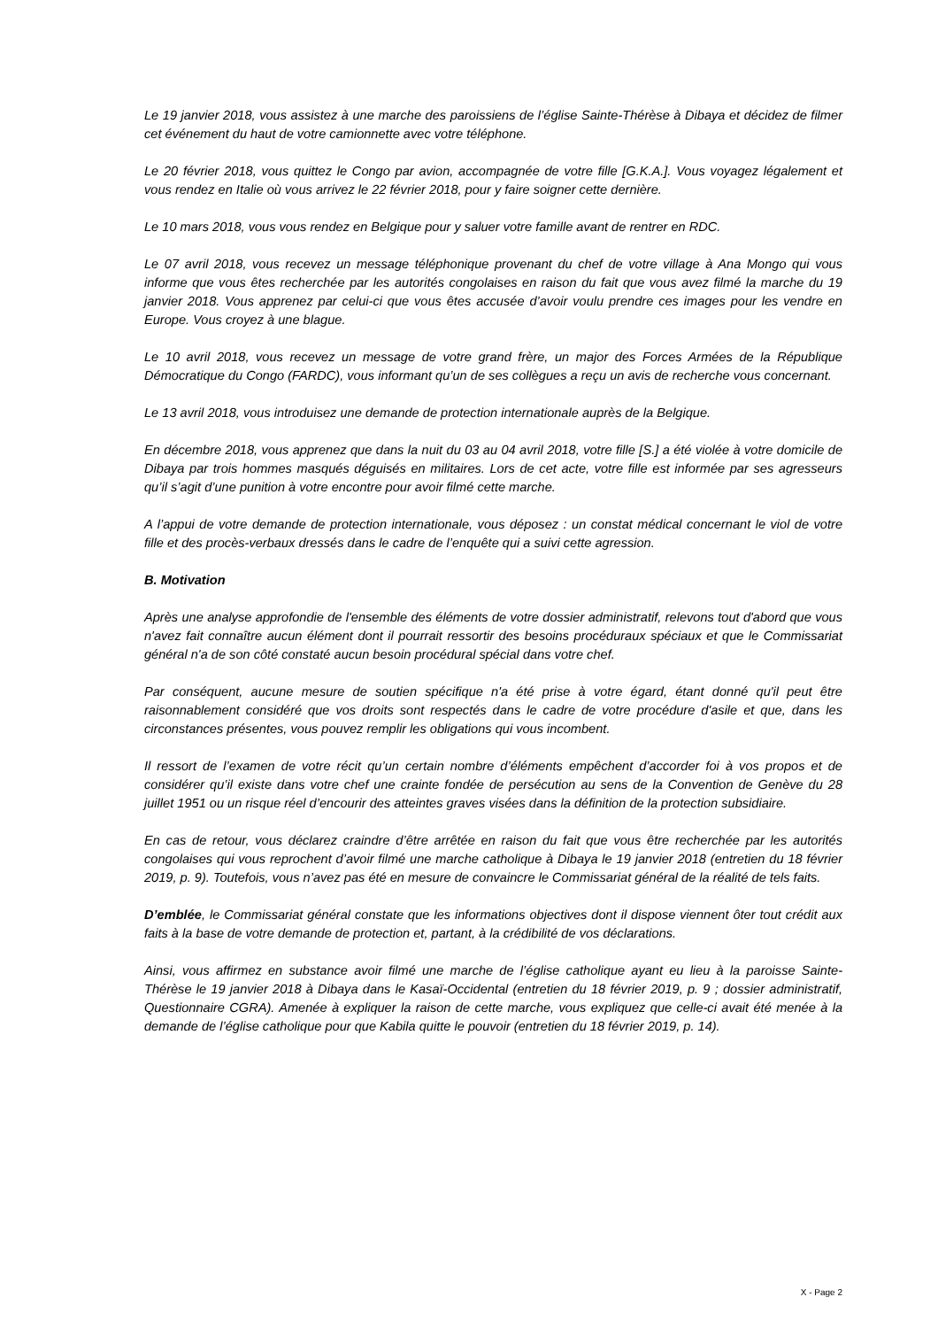Le 19 janvier 2018, vous assistez à une marche des paroissiens de l’église Sainte-Thérèse à Dibaya et décidez de filmer cet événement du haut de votre camionnette avec votre téléphone.
Le 20 février 2018, vous quittez le Congo par avion, accompagnée de votre fille [G.K.A.]. Vous voyagez légalement et vous rendez en Italie où vous arrivez le 22 février 2018, pour y faire soigner cette dernière.
Le 10 mars 2018, vous vous rendez en Belgique pour y saluer votre famille avant de rentrer en RDC.
Le 07 avril 2018, vous recevez un message téléphonique provenant du chef de votre village à Ana Mongo qui vous informe que vous êtes recherchée par les autorités congolaises en raison du fait que vous avez filmé la marche du 19 janvier 2018. Vous apprenez par celui-ci que vous êtes accusée d’avoir voulu prendre ces images pour les vendre en Europe. Vous croyez à une blague.
Le 10 avril 2018, vous recevez un message de votre grand frère, un major des Forces Armées de la République Démocratique du Congo (FARDC), vous informant qu’un de ses collègues a reçu un avis de recherche vous concernant.
Le 13 avril 2018, vous introduisez une demande de protection internationale auprès de la Belgique.
En décembre 2018, vous apprenez que dans la nuit du 03 au 04 avril 2018, votre fille [S.] a été violée à votre domicile de Dibaya par trois hommes masqués déguisés en militaires. Lors de cet acte, votre fille est informée par ses agresseurs qu’il s’agit d’une punition à votre encontre pour avoir filmé cette marche.
A l’appui de votre demande de protection internationale, vous déposez : un constat médical concernant le viol de votre fille et des procès-verbaux dressés dans le cadre de l’enquête qui a suivi cette agression.
B. Motivation
Après une analyse approfondie de l'ensemble des éléments de votre dossier administratif, relevons tout d'abord que vous n'avez fait connaître aucun élément dont il pourrait ressortir des besoins procéduraux spéciaux et que le Commissariat général n'a de son côté constaté aucun besoin procédural spécial dans votre chef.
Par conséquent, aucune mesure de soutien spécifique n'a été prise à votre égard, étant donné qu'il peut être raisonnablement considéré que vos droits sont respectés dans le cadre de votre procédure d'asile et que, dans les circonstances présentes, vous pouvez remplir les obligations qui vous incombent.
Il ressort de l’examen de votre récit qu’un certain nombre d’éléments empêchent d’accorder foi à vos propos et de considérer qu’il existe dans votre chef une crainte fondée de persécution au sens de la Convention de Genève du 28 juillet 1951 ou un risque réel d’encourir des atteintes graves visées dans la définition de la protection subsidiaire.
En cas de retour, vous déclarez craindre d’être arrêtée en raison du fait que vous être recherchée par les autorités congolaises qui vous reprochent d’avoir filmé une marche catholique à Dibaya le 19 janvier 2018 (entretien du 18 février 2019, p. 9). Toutefois, vous n’avez pas été en mesure de convaincre le Commissariat général de la réalité de tels faits.
D’emblée, le Commissariat général constate que les informations objectives dont il dispose viennent ôter tout crédit aux faits à la base de votre demande de protection et, partant, à la crédibilité de vos déclarations.
Ainsi, vous affirmez en substance avoir filmé une marche de l’église catholique ayant eu lieu à la paroisse Sainte- Thérèse le 19 janvier 2018 à Dibaya dans le Kasaï-Occidental (entretien du 18 février 2019, p. 9 ; dossier administratif, Questionnaire CGRA). Amenée à expliquer la raison de cette marche, vous expliquez que celle-ci avait été menée à la demande de l’église catholique pour que Kabila quitte le pouvoir (entretien du 18 février 2019, p. 14).
X - Page 2